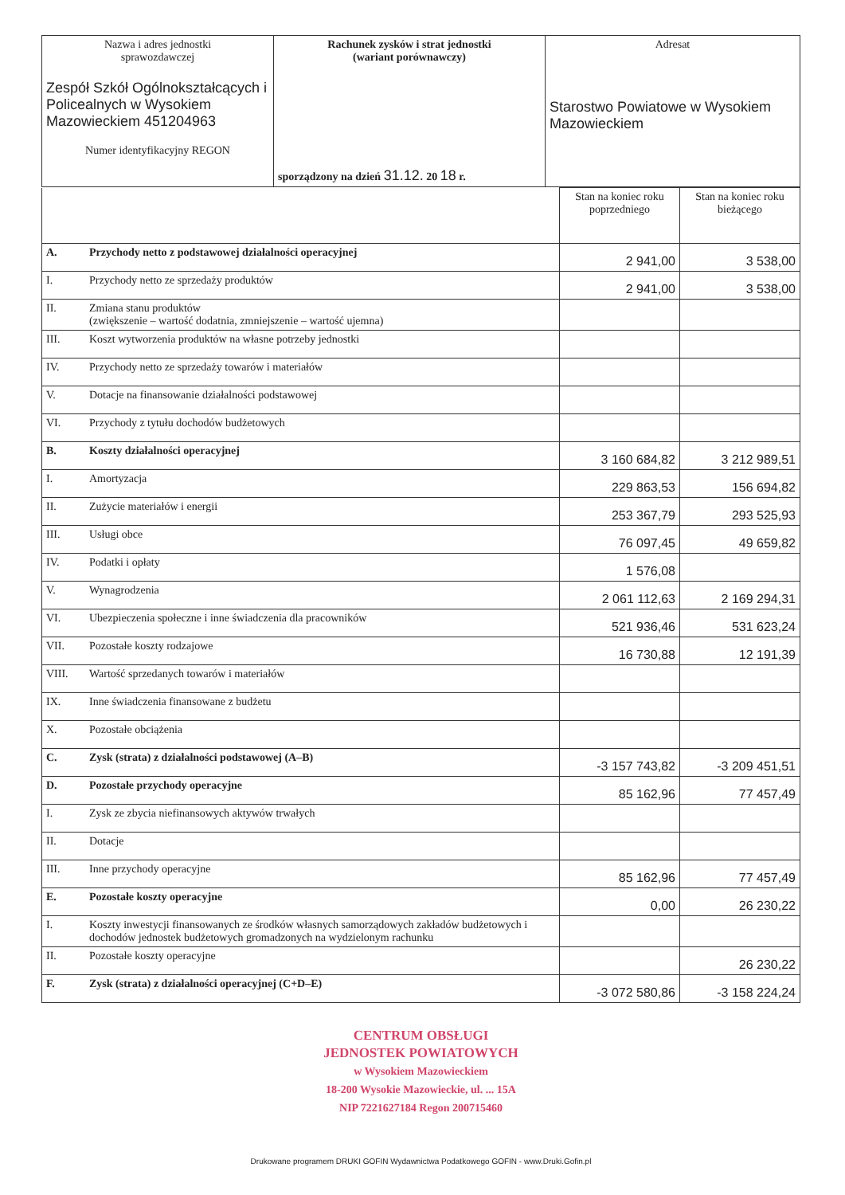| Nazwa i adres jednostki sprawozdawczej Zespół Szkół Ogólnokształcących i Policealnych w Wysokiem Mazowieckiem 451204963 Numer identyfikacyjny REGON | Rachunek zysków i strat jednostki (wariant porównawczy) sporządzony na dzień 31.12. 20 18 r. | Adresat Starostwo Powiatowe w Wysokiem Mazowieckiem |
| | | Stan na koniec roku poprzedniego | Stan na koniec roku bieżącego |
| --- | --- | --- | --- |
| A. | Przychody netto z podstawowej działalności operacyjnej | 2 941,00 | 3 538,00 |
| I. | Przychody netto ze sprzedaży produktów | 2 941,00 | 3 538,00 |
| II. | Zmiana stanu produktów (zwiększenie – wartość dodatnia, zmniejszenie – wartość ujemna) | | |
| III. | Koszt wytworzenia produktów na własne potrzeby jednostki | | |
| IV. | Przychody netto ze sprzedaży towarów i materiałów | | |
| V. | Dotacje na finansowanie działalności podstawowej | | |
| VI. | Przychody z tytułu dochodów budżetowych | | |
| B. | Koszty działalności operacyjnej | 3 160 684,82 | 3 212 989,51 |
| I. | Amortyzacja | 229 863,53 | 156 694,82 |
| II. | Zużycie materiałów i energii | 253 367,79 | 293 525,93 |
| III. | Usługi obce | 76 097,45 | 49 659,82 |
| IV. | Podatki i opłaty | 1 576,08 | |
| V. | Wynagrodzenia | 2 061 112,63 | 2 169 294,31 |
| VI. | Ubezpieczenia społeczne i inne świadczenia dla pracowników | 521 936,46 | 531 623,24 |
| VII. | Pozostałe koszty rodzajowe | 16 730,88 | 12 191,39 |
| VIII. | Wartość sprzedanych towarów i materiałów | | |
| IX. | Inne świadczenia finansowane z budżetu | | |
| X. | Pozostałe obciążenia | | |
| C. | Zysk (strata) z działalności podstawowej (A–B) | -3 157 743,82 | -3 209 451,51 |
| D. | Pozostałe przychody operacyjne | 85 162,96 | 77 457,49 |
| I. | Zysk ze zbycia niefinansowych aktywów trwałych | | |
| II. | Dotacje | | |
| III. | Inne przychody operacyjne | 85 162,96 | 77 457,49 |
| E. | Pozostałe koszty operacyjne | 0,00 | 26 230,22 |
| I. | Koszty inwestycji finansowanych ze środków własnych samorządowych zakładów budżetowych i dochodów jednostek budżetowych gromadzonych na wydzielonym rachunku | | |
| II. | Pozostałe koszty operacyjne | | 26 230,22 |
| F. | Zysk (strata) z działalności operacyjnej (C+D–E) | -3 072 580,86 | -3 158 224,24 |
CENTRUM OBSŁUGI
JEDNOSTEK POWIATOWYCH
w Wysokiem Mazowieckiem
18-200 Wysokie Mazowieckie, ul. ... 15A
NIP 7221627184 Regon 200715460
Drukowane programem DRUKI GOFIN Wydawnictwa Podatkowego GOFIN - www.Druki.Gofin.pl